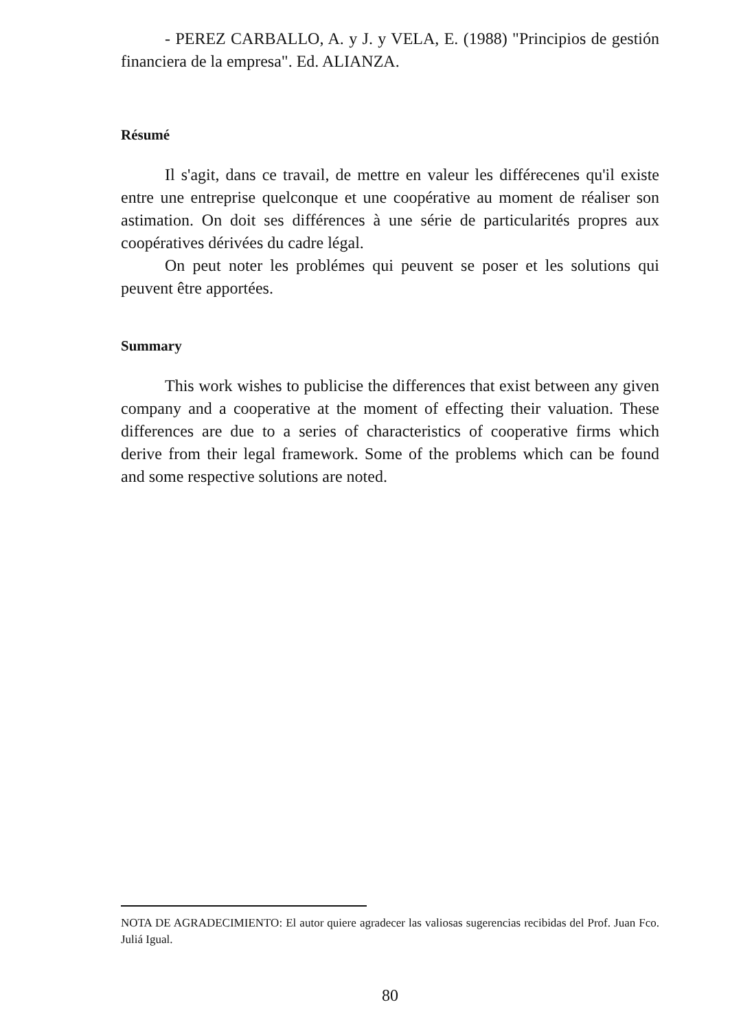- PEREZ CARBALLO, A. y J. y VELA, E. (1988) "Principios de gestión financiera de la empresa". Ed. ALIANZA.
Résumé
Il s'agit, dans ce travail, de mettre en valeur les différecenes qu'il existe entre une entreprise quelconque et une coopérative au moment de réaliser son astimation. On doit ses différences à une série de particularités propres aux coopératives dérivées du cadre légal.
On peut noter les problémes qui peuvent se poser et les solutions qui peuvent être apportées.
Summary
This work wishes to publicise the differences that exist between any given company and a cooperative at the moment of effecting their valuation. These differences are due to a series of characteristics of cooperative firms which derive from their legal framework. Some of the problems which can be found and some respective solutions are noted.
NOTA DE AGRADECIMIENTO: El autor quiere agradecer las valiosas sugerencias recibidas del Prof. Juan Fco. Juliá Igual.
80